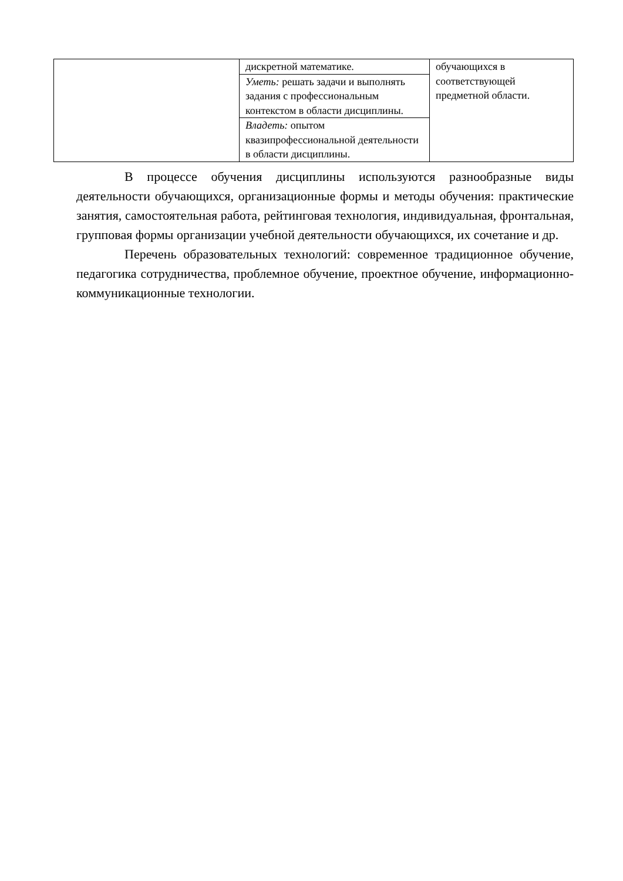| | дискретной математике. | обучающихся в соответствующей предметной области. |
| | Уметь: решать задачи и выполнять задания с профессиональным контекстом в области дисциплины. | |
| | Владеть: опытом квазипрофессиональной деятельности в области дисциплины. | |
В процессе обучения дисциплины используются разнообразные виды деятельности обучающихся, организационные формы и методы обучения: практические занятия, самостоятельная работа, рейтинговая технология, индивидуальная, фронтальная, групповая формы организации учебной деятельности обучающихся, их сочетание и др.
Перечень образовательных технологий: современное традиционное обучение, педагогика сотрудничества, проблемное обучение, проектное обучение, информационно-коммуникационные технологии.